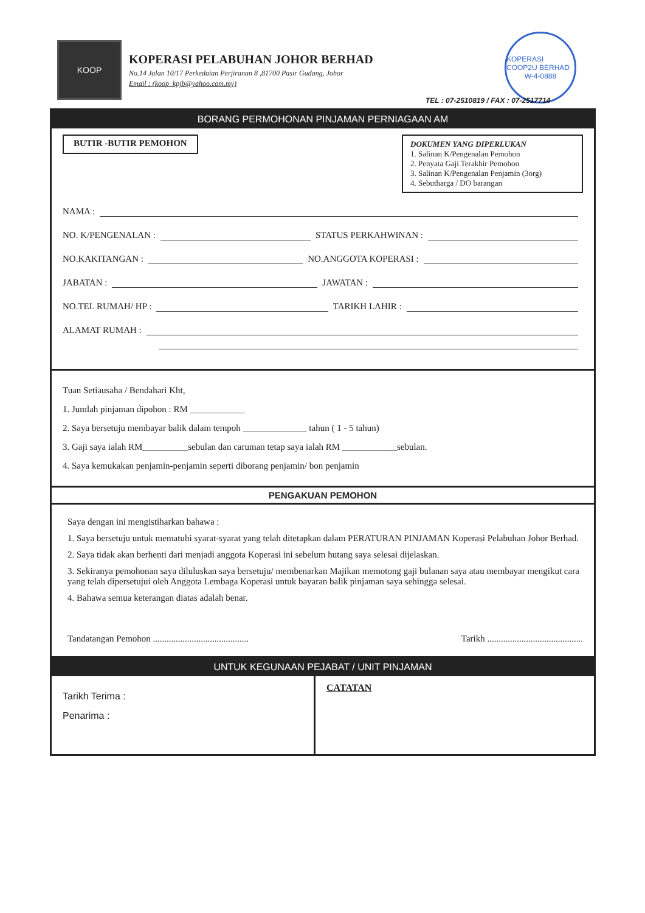KOOP
KOPERASI PELABUHAN JOHOR BERHAD
No.14 Jalan 10/17 Perkedaian Perjiranan 8 ,81700 Pasir Gudang, Johor
Email : (koop_kpjb@yahoo.com.my)
KOPERASI COOP2U BERHAD
W-4-0888
TEL : 07-2510819 / FAX : 07-2517714
BORANG PERMOHONAN PINJAMAN PERNIAGAAN AM
BUTIR -BUTIR PEMOHON
DOKUMEN YANG DIPERLUKAN
1. Salinan K/Pengenalan Pemohon
2. Penyata Gaji Terakhir Pemohon
3. Salinan K/Pengenalan Penjamin (3org)
4. Sebutharga / DO barangan
NAMA :
NO. K/PENGENALAN : STATUS PERKAHWINAN :
NO.KAKITANGAN : NO.ANGGOTA KOPERASI :
JABATAN : JAWATAN :
NO.TEL RUMAH/ HP : TARIKH LAHIR :
ALAMAT RUMAH :
Tuan Setiausaha / Bendahari Kht,
1. Jumlah pinjaman dipohon : RM ____________
2. Saya bersetuju membayar balik dalam tempoh ______________ tahun ( 1 - 5 tahun)
3. Gaji saya ialah RM__________sebulan dan caruman tetap saya ialah RM ____________sebulan.
4. Saya kemukakan penjamin-penjamin seperti diborang penjamin/ bon penjamin
PENGAKUAN PEMOHON
Saya dengan ini mengistiharkan bahawa :
1. Saya bersetuju untuk mematuhi syarat-syarat yang telah ditetapkan dalam PERATURAN PINJAMAN Koperasi Pelabuhan Johor Berhad.
2. Saya tidak akan berhenti dari menjadi anggota Koperasi ini sebelum hutang saya selesai dijelaskan.
3. Sekiranya pemohonan saya diluluskan saya bersetuju/ membenarkan Majikan memotong gaji bulanan saya atau membayar mengikut cara yang telah dipersetujui oleh Anggota Lembaga Koperasi untuk bayaran balik pinjaman saya sehingga selesai.
4. Bahawa semua keterangan diatas adalah benar.
Tandatangan Pemohon .......................................... Tarikh ..........................................
UNTUK KEGUNAAN PEJABAT / UNIT PINJAMAN
Tarikh Terima :
Penarima :
CATATAN